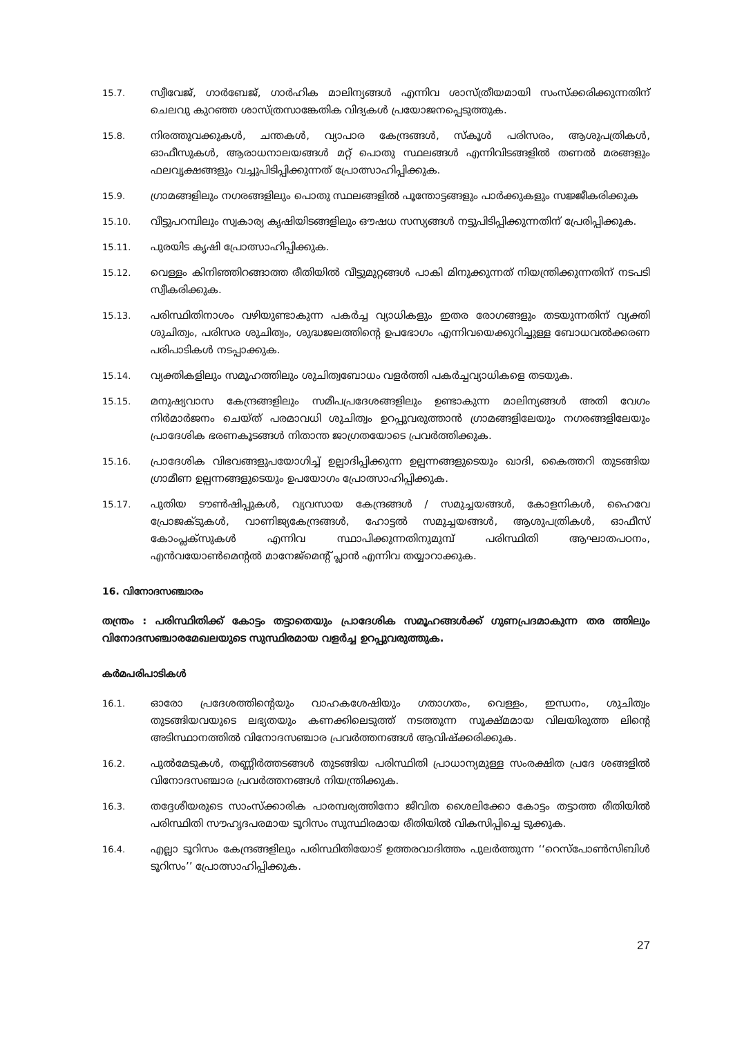15.7.
സ്വീവേജ്, ഗാർബേജ്, ഗാർഹിക മാലിന്യങ്ങൾ എന്നിവ ശാസ്ത്രീയമായി സംസ്ക്കരിക്കുന്നതിന് ചെലവു കുറഞ്ഞ ശാസ്ത്രസാങ്കേതിക വിദ്യകൾ പ്രയോജനപ്പെടുത്തുക.
15.8.
നിരത്തുവക്കുകൾ, ചന്തകൾ, വ്യാപാര കേന്ദ്രങ്ങൾ, സ്കൂൾ പരിസരം, ആശുപത്രികൾ, ഓഫീസുകൾ, ആരാധനാലയങ്ങൾ മറ്റ് പൊതു സ്ഥലങ്ങൾ എന്നിവിടങ്ങളിൽ തണൽ മരങ്ങളും ഫലവൃക്ഷങ്ങളും വച്ചുപിടിപ്പിക്കുന്നത് പ്രോത്സാഹിപ്പിക്കുക.
15.9.
ഗ്രാമങ്ങളിലും നഗരങ്ങളിലും പൊതു സ്ഥലങ്ങളിൽ പൂന്തോട്ടങ്ങളും പാർക്കുകളും സജ്ജീകരിക്കുക
15.10.
വീട്ടുപറമ്പിലും സ്വകാര്യ കൃഷിയിടങ്ങളിലും ഔഷധ സസ്യങ്ങൾ നട്ടുപിടിപ്പിക്കുന്നതിന് പ്രേരിപ്പിക്കുക.
15.11.
പുരയിട കൃഷി പ്രോത്സാഹിപ്പിക്കുക.
15.12.
വെള്ളം കിനിഞ്ഞിറങ്ങാത്ത രീതിയിൽ വീട്ടുമുറ്റങ്ങൾ പാകി മിനുക്കുന്നത് നിയന്ത്രിക്കുന്നതിന് നടപടി സ്വീകരിക്കുക.
15.13.
പരിസ്ഥിതിനാശം വഴിയുണ്ടാകുന്ന പകർച്ച വ്യാധികളും ഇതര രോഗങ്ങളും തടയുന്നതിന് വ്യക്തി ശുചിത്വം, പരിസര ശുചിത്വം, ശുദ്ധജലത്തിന്റെ ഉപഭോഗം എന്നിവയെക്കുറിച്ചുള്ള ബോധവൽക്കരണ പരിപാടികൾ നടപ്പാക്കുക.
15.14.
വ്യക്തികളിലും സമൂഹത്തിലും ശുചിത്വബോധം വളർത്തി പകർച്ചവ്യാധികളെ തടയുക.
15.15.
മനുഷ്യവാസ കേന്ദ്രങ്ങളിലും സമീപപ്രദേശങ്ങളിലും ഉണ്ടാകുന്ന മാലിന്യങ്ങൾ അതി വേഗം നിർമാർജനം ചെയ്ത് പരമാവധി ശുചിത്വം ഉറപ്പുവരുത്താൻ ഗ്രാമങ്ങളിലേയും നഗരങ്ങളിലേയും പ്രാദേശിക ഭരണകൂടങ്ങൾ നിതാന്ത ജാഗ്രതയോടെ പ്രവർത്തിക്കുക.
15.16.
പ്രാദേശിക വിഭവങ്ങളുപയോഗിച്ച് ഉല്പാദിപ്പിക്കുന്ന ഉല്പന്നങ്ങളുടെയും ഖാദി, കൈത്തറി തുടങ്ങിയ ഗ്രാമീണ ഉല്പന്നങ്ങളുടെയും ഉപയോഗം പ്രോത്സാഹിപ്പിക്കുക.
15.17.
പുതിയ ടൗൺഷിപ്പുകൾ, വ്യവസായ കേന്ദ്രങ്ങൾ / സമുച്ചയങ്ങൾ, കോളനികൾ, ഹൈവേ പ്രോജക്ടുകൾ, വാണിജ്യകേന്ദ്രങ്ങൾ, ഹോട്ടൽ സമുച്ചയങ്ങൾ, ആശുപത്രികൾ, ഓഫീസ് കോംപ്ലക്സുകൾ എന്നിവ സ്ഥാപിക്കുന്നതിനുമുമ്പ് പരിസ്ഥിതി ആഘാതപഠനം, എൻവയോൺമെന്റൽ മാനേജ്മെന്റ് പ്ലാൻ എന്നിവ തയ്യാറാക്കുക.
16. വിനോദസഞ്ചാരം
തന്ത്രം : പരിസ്ഥിതിക്ക് കോട്ടം തട്ടാതെയും പ്രാദേശിക സമൂഹങ്ങൾക്ക് ഗുണപ്രദമാകുന്ന തര ത്തിലും വിനോദസഞ്ചാരമേഖലയുടെ സുസ്ഥിരമായ വളർച്ച ഉറപ്പുവരുത്തുക.
കർമപരിപാടികൾ
16.1.
ഓരോ പ്രദേശത്തിന്റെയും വാഹകശേഷിയും ഗതാഗതം, വെള്ളം, ഇന്ധനം, ശുചിത്വം തുടങ്ങിയവയുടെ ലഭ്യതയും കണക്കിലെടുത്ത് നടത്തുന്ന സൂക്ഷ്മമായ വിലയിരുത്ത ലിന്റെ അടിസ്ഥാനത്തിൽ വിനോദസഞ്ചാര പ്രവർത്തനങ്ങൾ ആവിഷ്ക്കരിക്കുക.
16.2.
പുൽമേടുകൾ, തണ്ണീർത്തടങ്ങൾ തുടങ്ങിയ പരിസ്ഥിതി പ്രാധാന്യമുള്ള സംരക്ഷിത പ്രദേ ശങ്ങളിൽ വിനോദസഞ്ചാര പ്രവർത്തനങ്ങൾ നിയന്ത്രിക്കുക.
16.3.
തദ്ദേശീയരുടെ സാംസ്ക്കാരിക പാരമ്പര്യത്തിനോ ജീവിത ശൈലിക്കോ കോട്ടം തട്ടാത്ത രീതിയിൽ പരിസ്ഥിതി സൗഹൃദപരമായ ടൂറിസം സുസ്ഥിരമായ രീതിയിൽ വികസിപ്പിച്ചെ ടുക്കുക.
16.4.
എല്ലാ ടൂറിസം കേന്ദ്രങ്ങളിലും പരിസ്ഥിതിയോട് ഉത്തരവാദിത്തം പുലർത്തുന്ന ‘‘റെസ്പോൺസിബിൾ ടൂറിസം’’ പ്രോത്സാഹിപ്പിക്കുക.
27